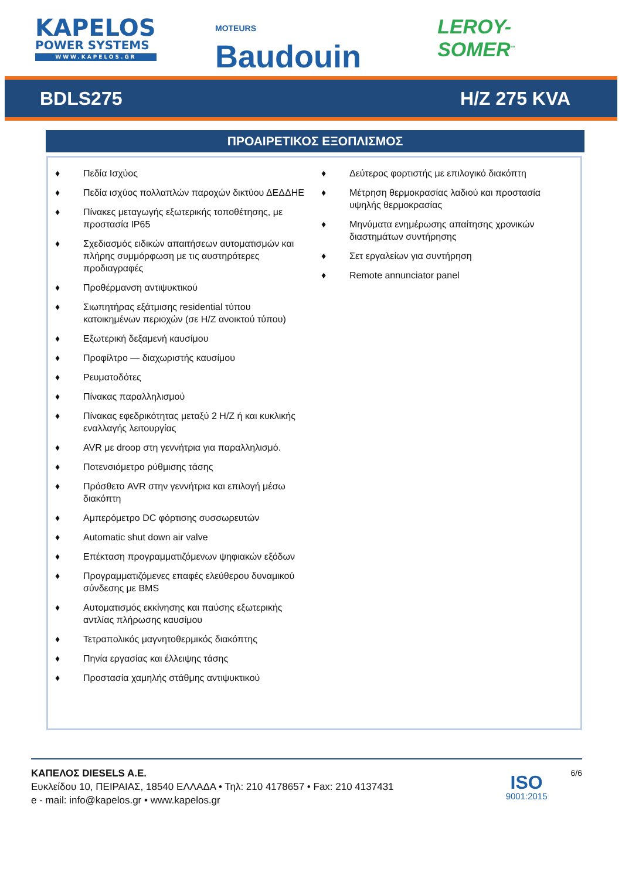KAPELOS
POWER SYSTEMS
WWW.KAPELOS.GR
MOTEURS Baudouin
LEROY-SOMER<sup>™</sup>
BDLS275 H/Z 275 KVA
ΠΡΟΑΙΡΕΤΙΚΟΣ ΕΞΟΠΛΙΣΜΟΣ
♦ Πεδία Ισχύος
♦ Πεδία ισχύος πολλαπλών παροχών δικτύου ΔΕΔΔΗΕ
♦ Πίνακες μεταγωγής εξωτερικής τοποθέτησης, με προστασία IP65
♦ Σχεδιασμός ειδικών απαιτήσεων αυτοματισμών και πλήρης συμμόρφωση με τις αυστηρότερες προδιαγραφές
♦ Προθέρμανση αντιψυκτικού
♦ Σιωπητήρας εξάτμισης residential τύπου κατοικημένων περιοχών (σε H/Z ανοικτού τύπου)
♦ Εξωτερική δεξαμενή καυσίμου
♦ Προφίλτρο — διαχωριστής καυσίμου
♦ Ρευματοδότες
♦ Πίνακας παραλληλισμού
♦ Πίνακας εφεδρικότητας μεταξύ 2 H/Z ή και κυκλικής εναλλαγής λειτουργίας
♦ AVR με droop στη γεννήτρια για παραλληλισμό.
♦ Ποτενσιόμετρο ρύθμισης τάσης
♦ Πρόσθετο AVR στην γεννήτρια και επιλογή μέσω διακόπτη
♦ Αμπερόμετρο DC φόρτισης συσσωρευτών
♦ Automatic shut down air valve
♦ Επέκταση προγραμματιζόμενων ψηφιακών εξόδων
♦ Προγραμματιζόμενες επαφές ελεύθερου δυναμικού σύνδεσης με BMS
♦ Αυτοματισμός εκκίνησης και παύσης εξωτερικής αντλίας πλήρωσης καυσίμου
♦ Τετραπολικός μαγνητοθερμικός διακόπτης
♦ Πηνία εργασίας και έλλειψης τάσης
♦ Προστασία χαμηλής στάθμης αντιψυκτικού
♦ Δεύτερος φορτιστής με επιλογικό διακόπτη
♦ Μέτρηση θερμοκρασίας λαδιού και προστασία υψηλής θερμοκρασίας
♦ Μηνύματα ενημέρωσης απαίτησης χρονικών διαστημάτων συντήρησης
♦ Σετ εργαλείων για συντήρηση
♦ Remote annunciator panel
ΚΑΠΕΛΟΣ DIESELS A.E.
Ευκλείδου 10, ΠΕΙΡΑΙΑΣ, 18540 ΕΛΛΑΔΑ • Τηλ: 210 4178657 • Fax: 210 4137431
e - mail: info@kapelos.gr • www.kapelos.gr
ISO
9001:2015
6/6